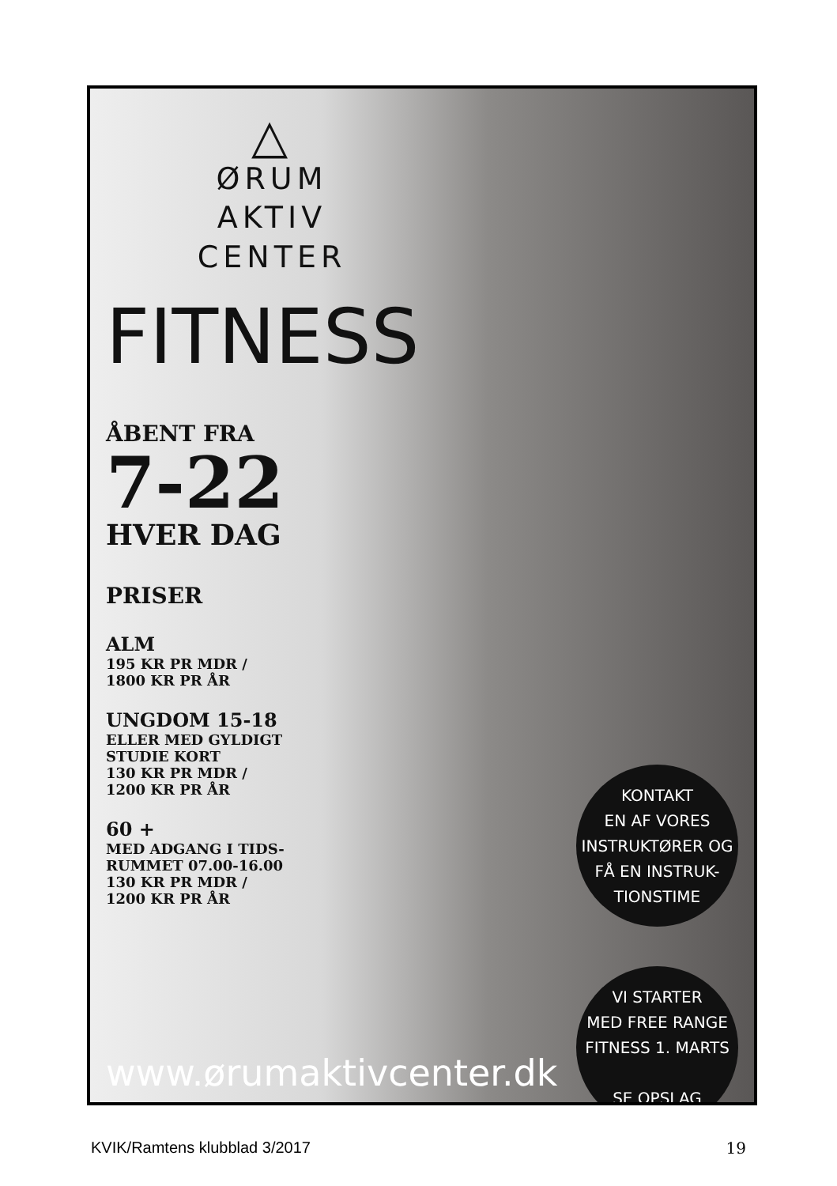△
ØRUM
AKTIV
CENTER
FITNESS
ÅBENT FRA
7-22
HVER DAG
PRISER
ALM
195 KR PR MDR /
1800 KR PR ÅR
UNGDOM 15-18
ELLER MED GYLDIGT
STUDIE KORT
130 KR PR MDR /
1200 KR PR ÅR
60 +
MED ADGANG I TIDS-
RUMMET 07.00-16.00
130 KR PR MDR /
1200 KR PR ÅR
KONTAKT
EN AF VORES
INSTRUKTØRER OG
FÅ EN INSTRUK-
TIONSTIME
VI STARTER
MED FREE RANGE
FITNESS 1. MARTS
SE OPSLAG
www.ørumaktivcenter.dk
KVIK/Ramtens klubblad 3/2017 19